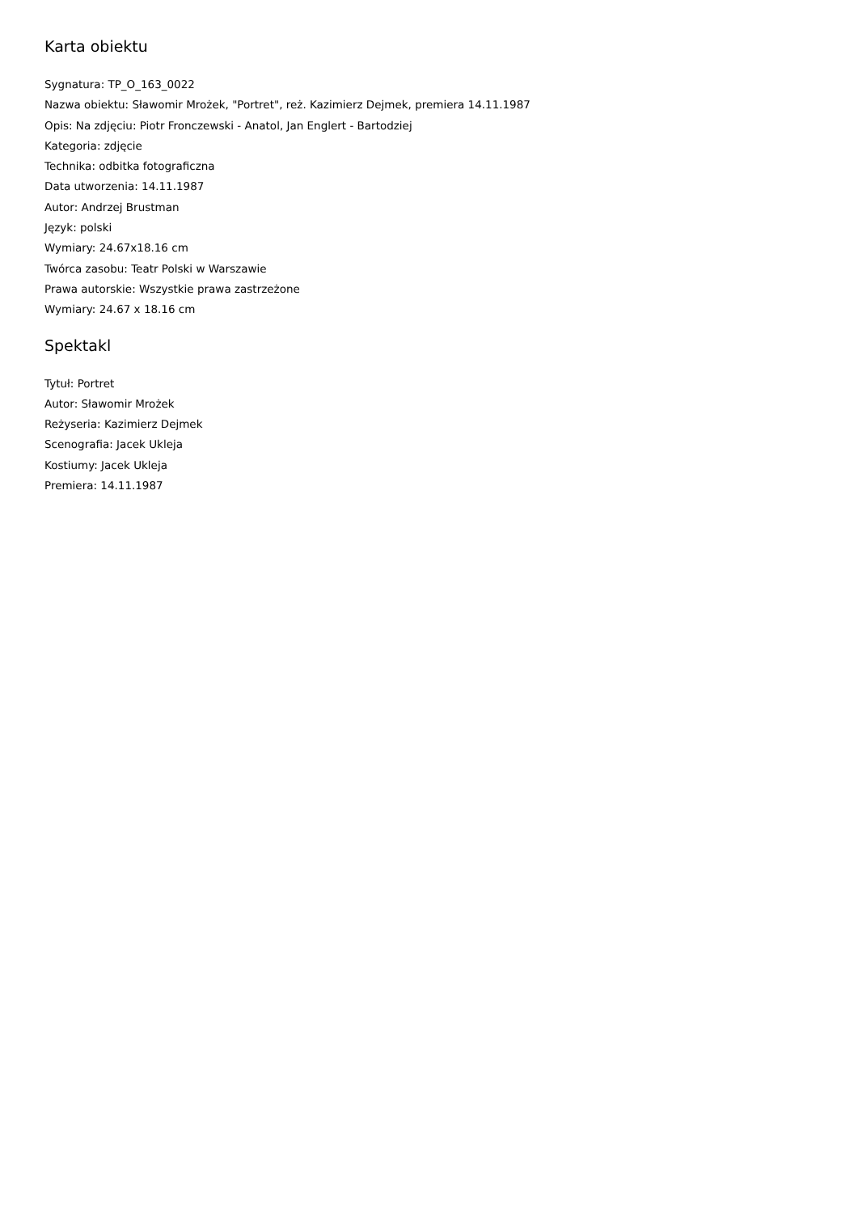Karta obiektu
Sygnatura: TP_O_163_0022
Nazwa obiektu: Sławomir Mrożek, "Portret", reż. Kazimierz Dejmek, premiera 14.11.1987
Opis: Na zdjęciu: Piotr Fronczewski - Anatol, Jan Englert - Bartodziej
Kategoria: zdjęcie
Technika: odbitka fotograficzna
Data utworzenia: 14.11.1987
Autor: Andrzej Brustman
Język: polski
Wymiary: 24.67x18.16 cm
Twórca zasobu: Teatr Polski w Warszawie
Prawa autorskie: Wszystkie prawa zastrzeżone
Wymiary: 24.67 x 18.16 cm
Spektakl
Tytuł: Portret
Autor: Sławomir Mrożek
Reżyseria: Kazimierz Dejmek
Scenografia: Jacek Ukleja
Kostiumy: Jacek Ukleja
Premiera: 14.11.1987